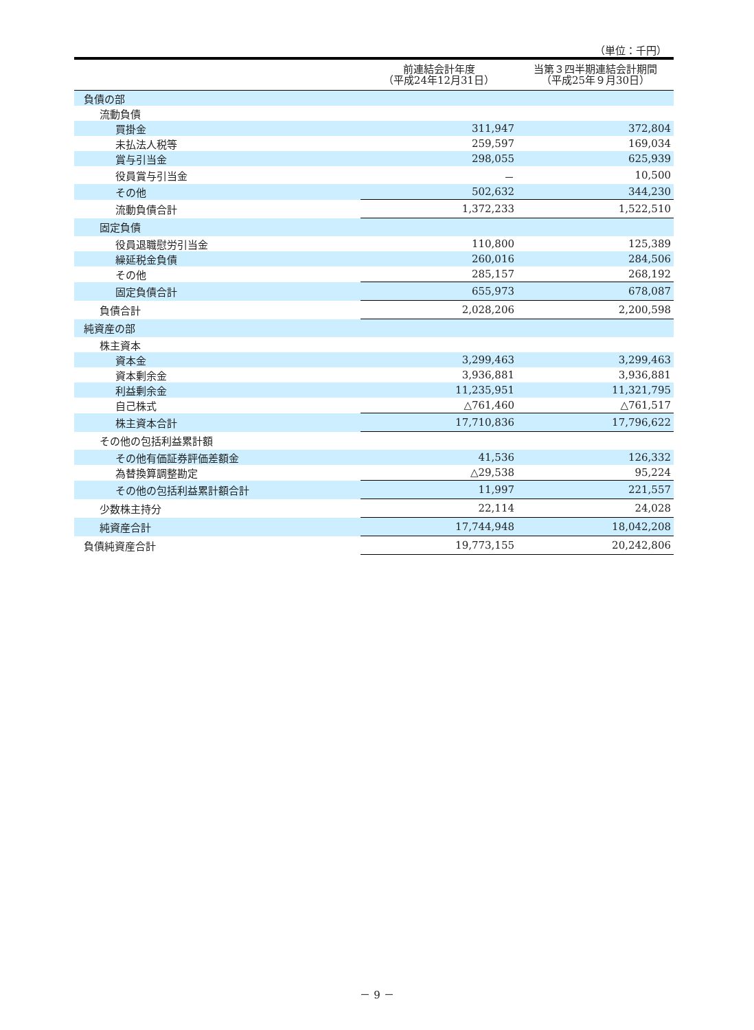（単位：千円）
| | 前連結会計年度 （平成24年12月31日） | 当第３四半期連結会計期間 （平成25年９月30日） |
| --- | --- | --- |
| 負債の部 | | |
| 流動負債 | | |
| 買掛金 | 311,947 | 372,804 |
| 未払法人税等 | 259,597 | 169,034 |
| 賞与引当金 | 298,055 | 625,939 |
| 役員賞与引当金 | － | 10,500 |
| その他 | 502,632 | 344,230 |
| 流動負債合計 | 1,372,233 | 1,522,510 |
| 固定負債 | | |
| 役員退職慰労引当金 | 110,800 | 125,389 |
| 繰延税金負債 | 260,016 | 284,506 |
| その他 | 285,157 | 268,192 |
| 固定負債合計 | 655,973 | 678,087 |
| 負債合計 | 2,028,206 | 2,200,598 |
| 純資産の部 | | |
| 株主資本 | | |
| 資本金 | 3,299,463 | 3,299,463 |
| 資本剰余金 | 3,936,881 | 3,936,881 |
| 利益剰余金 | 11,235,951 | 11,321,795 |
| 自己株式 | △761,460 | △761,517 |
| 株主資本合計 | 17,710,836 | 17,796,622 |
| その他の包括利益累計額 | | |
| その他有価証券評価差額金 | 41,536 | 126,332 |
| 為替換算調整勘定 | △29,538 | 95,224 |
| その他の包括利益累計額合計 | 11,997 | 221,557 |
| 少数株主持分 | 22,114 | 24,028 |
| 純資産合計 | 17,744,948 | 18,042,208 |
| 負債純資産合計 | 19,773,155 | 20,242,806 |
－ 9 －